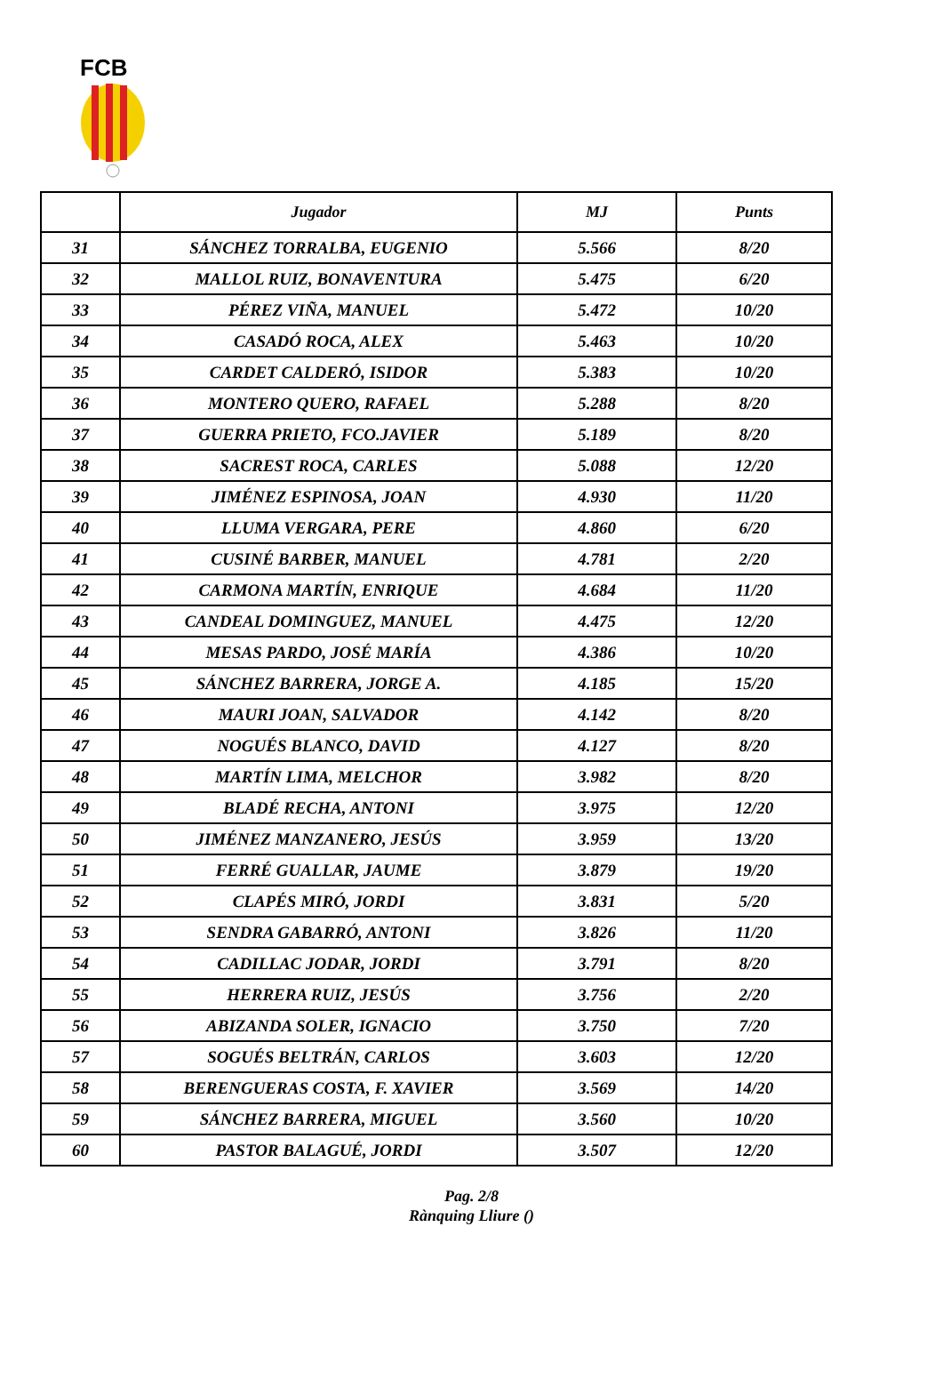FCB
| | Jugador | MJ | Punts |
| --- | --- | --- | --- |
| 31 | SÁNCHEZ TORRALBA, EUGENIO | 5.566 | 8/20 |
| 32 | MALLOL RUIZ, BONAVENTURA | 5.475 | 6/20 |
| 33 | PÉREZ VIÑA, MANUEL | 5.472 | 10/20 |
| 34 | CASADÓ ROCA, ALEX | 5.463 | 10/20 |
| 35 | CARDET CALDERÓ, ISIDOR | 5.383 | 10/20 |
| 36 | MONTERO QUERO, RAFAEL | 5.288 | 8/20 |
| 37 | GUERRA PRIETO, FCO.JAVIER | 5.189 | 8/20 |
| 38 | SACREST ROCA, CARLES | 5.088 | 12/20 |
| 39 | JIMÉNEZ ESPINOSA, JOAN | 4.930 | 11/20 |
| 40 | LLUMA VERGARA, PERE | 4.860 | 6/20 |
| 41 | CUSINÉ BARBER, MANUEL | 4.781 | 2/20 |
| 42 | CARMONA MARTÍN, ENRIQUE | 4.684 | 11/20 |
| 43 | CANDEAL DOMINGUEZ, MANUEL | 4.475 | 12/20 |
| 44 | MESAS PARDO, JOSÉ MARÍA | 4.386 | 10/20 |
| 45 | SÁNCHEZ BARRERA, JORGE A. | 4.185 | 15/20 |
| 46 | MAURI JOAN, SALVADOR | 4.142 | 8/20 |
| 47 | NOGUÉS BLANCO, DAVID | 4.127 | 8/20 |
| 48 | MARTÍN LIMA, MELCHOR | 3.982 | 8/20 |
| 49 | BLADÉ RECHA, ANTONI | 3.975 | 12/20 |
| 50 | JIMÉNEZ MANZANERO, JESÚS | 3.959 | 13/20 |
| 51 | FERRÉ GUALLAR, JAUME | 3.879 | 19/20 |
| 52 | CLAPÉS MIRÓ, JORDI | 3.831 | 5/20 |
| 53 | SENDRA GABARRÓ, ANTONI | 3.826 | 11/20 |
| 54 | CADILLAC JODAR, JORDI | 3.791 | 8/20 |
| 55 | HERRERA RUIZ, JESÚS | 3.756 | 2/20 |
| 56 | ABIZANDA SOLER, IGNACIO | 3.750 | 7/20 |
| 57 | SOGUÉS BELTRÁN, CARLOS | 3.603 | 12/20 |
| 58 | BERENGUERAS COSTA, F. XAVIER | 3.569 | 14/20 |
| 59 | SÁNCHEZ BARRERA, MIGUEL | 3.560 | 10/20 |
| 60 | PASTOR BALAGUÉ, JORDI | 3.507 | 12/20 |
Pag. 2/8
Rànquing Lliure ()